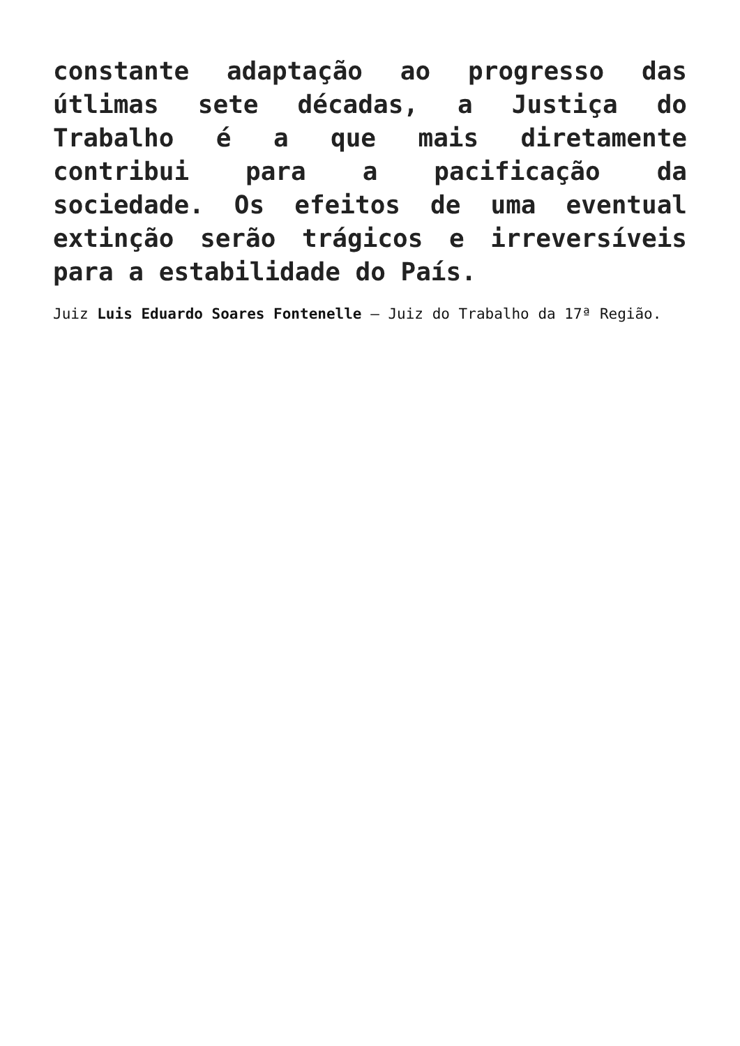constante adaptação ao progresso das útlimas sete décadas, a Justiça do Trabalho é a que mais diretamente contribui para a pacificação da sociedade. Os efeitos de uma eventual extinção serão trágicos e irreversíveis para a estabilidade do País.
Juiz Luis Eduardo Soares Fontenelle – Juiz do Trabalho da 17ª Região.